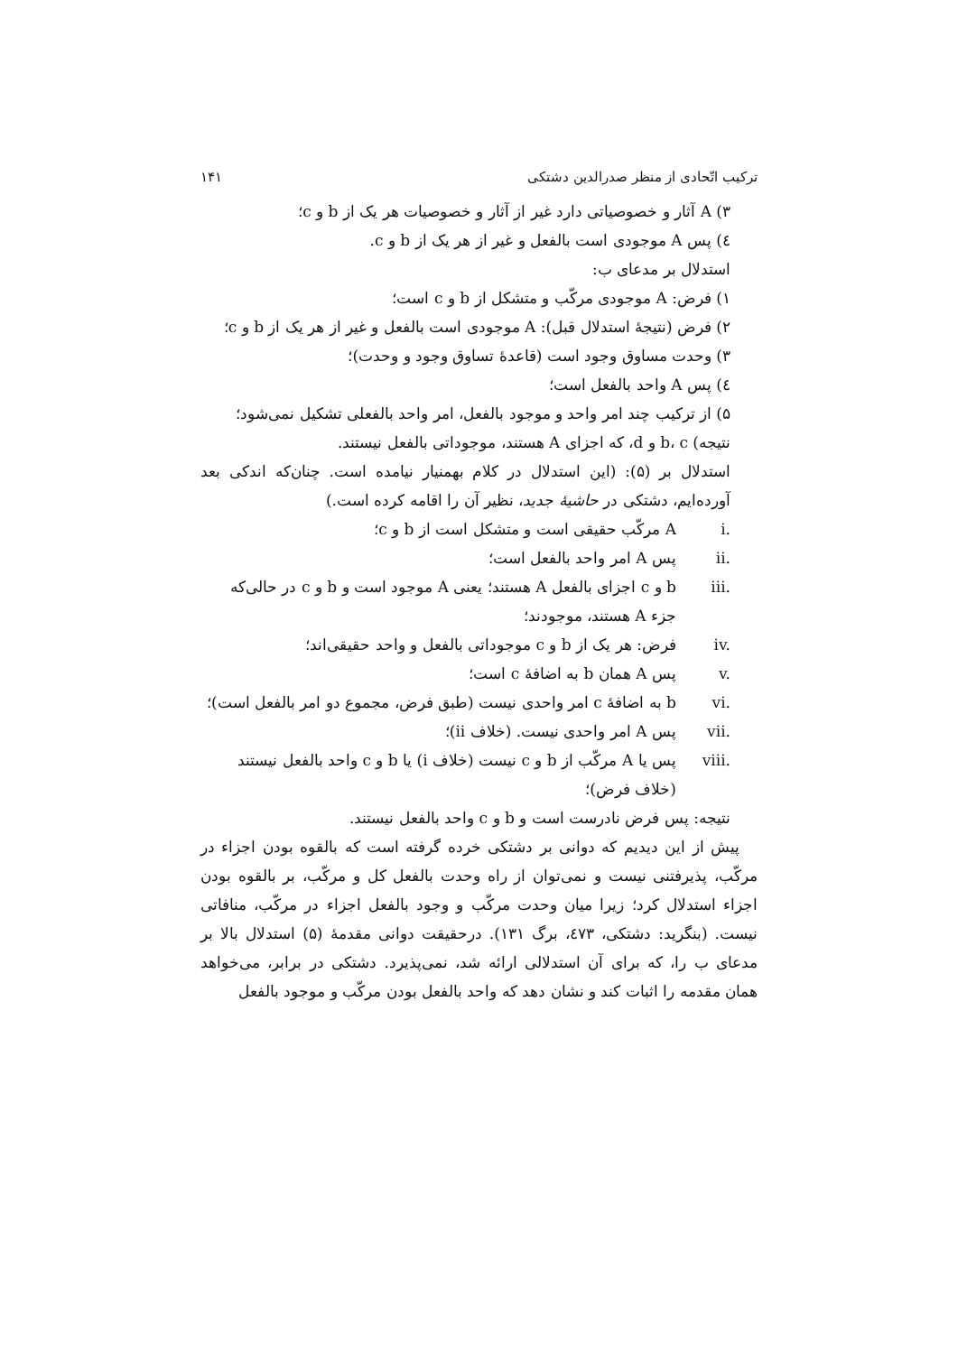ترکیب اتّحادی از منظر صدرالدین دشتکی ۱۴۱
۳) A آثار و خصوصیاتی دارد غیر از آثار و خصوصیات هر یک از b و c؛
٤) پس A موجودی است بالفعل و غیر از هر یک از b و c.
استدلال بر مدعای ب:
۱) فرض: A موجودی مرکّب و متشکل از b و c است؛
۲) فرض (نتیجهٔ استدلال قبل): A موجودی است بالفعل و غیر از هر یک از b و c؛
۳) وحدت مساوق وجود است (قاعدهٔ تساوق وجود و وحدت)؛
٤) پس A واحد بالفعل است؛
۵) از ترکیب چند امر واحد و موجود بالفعل، امر واحد بالفعلی تشکیل نمی‌شود؛
نتیجه) b، c و d، که اجزای A هستند، موجوداتی بالفعل نیستند.
استدلال بر (۵): (این استدلال در کلام بهمنیار نیامده است. چنان‌که اندکی بعد آورده‌ایم، دشتکی در حاشیهٔ جدید، نظیر آن را اقامه کرده است.)
i. A مرکّب حقیقی است و متشکل است از b و c؛
ii. پس A امر واحد بالفعل است؛
iii. b و c اجزای بالفعل A هستند؛ یعنی A موجود است و b و c در حالی‌که جزء A هستند، موجودند؛
iv. فرض: هر یک از b و c موجوداتی بالفعل و واحد حقیقی‌اند؛
v. پس A همان b به اضافهٔ c است؛
vi. b به اضافهٔ c امر واحدی نیست (طبق فرض، مجموع دو امر بالفعل است)؛
vii. پس A امر واحدی نیست. (خلاف ii)؛
viii. پس یا A مرکّب از b و c نیست (خلاف i) یا b و c واحد بالفعل نیستند (خلاف فرض)؛
نتیجه: پس فرض نادرست است و b و c واحد بالفعل نیستند.
پیش از این دیدیم که دوانی بر دشتکی خرده گرفته است که بالقوه بودن اجزاء در مرکّب، پذیرفتنی نیست و نمی‌توان از راه وحدت بالفعل کل و مرکّب، بر بالقوه بودن اجزاء استدلال کرد؛ زیرا میان وحدت مرکّب و وجود بالفعل اجزاء در مرکّب، منافاتی نیست. (بنگرید: دشتکی، ٤٧۳، برگ ۱۳۱). درحقیقت دوانی مقدمهٔ (۵) استدلال بالا بر مدعای ب را، که برای آن استدلالی ارائه شد، نمی‌پذیرد. دشتکی در برابر، می‌خواهد همان مقدمه را اثبات کند و نشان دهد که واحد بالفعل بودن مرکّب و موجود بالفعل